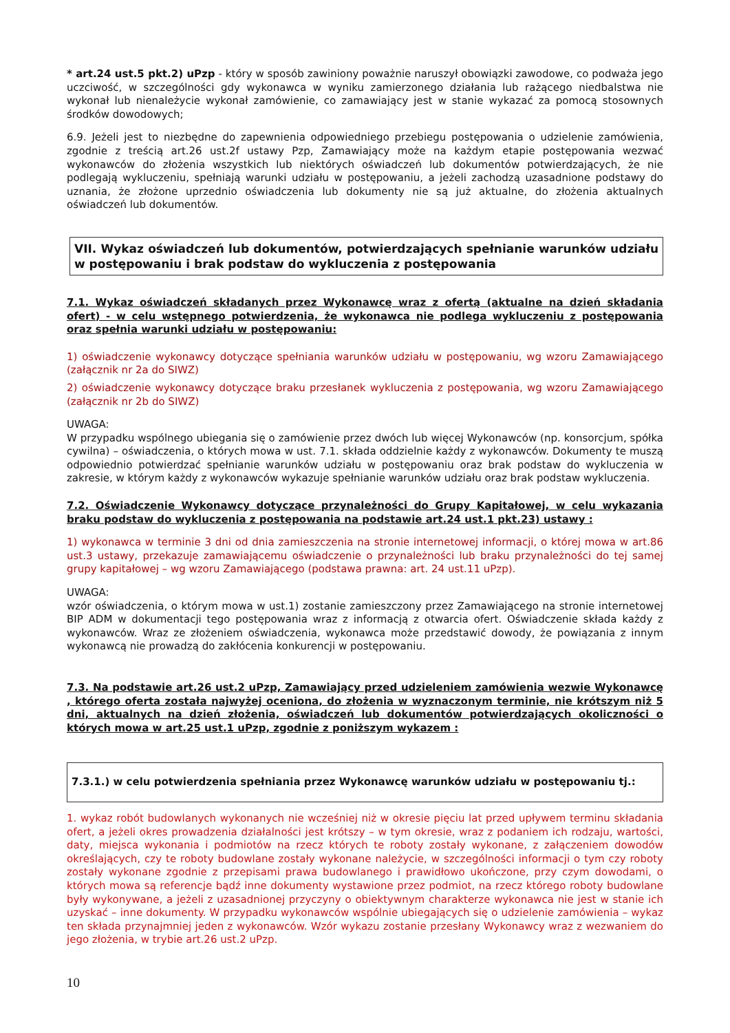* art.24 ust.5 pkt.2) uPzp - który w sposób zawiniony poważnie naruszył obowiązki zawodowe, co podważa jego uczciwość, w szczególności gdy wykonawca w wyniku zamierzonego działania lub rażącego niedbalstwa nie wykonał lub nienależycie wykonał zamówienie, co zamawiający jest w stanie wykazać za pomocą stosownych środków dowodowych;
6.9. Jeżeli jest to niezbędne do zapewnienia odpowiedniego przebiegu postępowania o udzielenie zamówienia, zgodnie z treścią art.26 ust.2f ustawy Pzp, Zamawiający może na każdym etapie postępowania wezwać wykonawców do złożenia wszystkich lub niektórych oświadczeń lub dokumentów potwierdzających, że nie podlegają wykluczeniu, spełniają warunki udziału w postępowaniu, a jeżeli zachodzą uzasadnione podstawy do uznania, że złożone uprzednio oświadczenia lub dokumenty nie są już aktualne, do złożenia aktualnych oświadczeń lub dokumentów.
VII. Wykaz oświadczeń lub dokumentów, potwierdzających spełnianie warunków udziału w postępowaniu i brak podstaw do wykluczenia z postępowania
7.1. Wykaz oświadczeń składanych przez Wykonawcę wraz z ofertą (aktualne na dzień składania ofert) - w celu wstępnego potwierdzenia, że wykonawca nie podlega wykluczeniu z postępowania oraz spełnia warunki udziału w postępowaniu:
1) oświadczenie wykonawcy dotyczące spełniania warunków udziału w postępowaniu, wg wzoru Zamawiającego (załącznik nr 2a do SIWZ)
2) oświadczenie wykonawcy dotyczące braku przesłanek wykluczenia z postępowania, wg wzoru Zamawiającego (załącznik nr 2b do SIWZ)
UWAGA:
W przypadku wspólnego ubiegania się o zamówienie przez dwóch lub więcej Wykonawców (np. konsorcjum, spółka cywilna) – oświadczenia, o których mowa w ust. 7.1. składa oddzielnie każdy z wykonawców. Dokumenty te muszą odpowiednio potwierdzać spełnianie warunków udziału w postępowaniu oraz brak podstaw do wykluczenia w zakresie, w którym każdy z wykonawców wykazuje spełnianie warunków udziału oraz brak podstaw wykluczenia.
7.2. Oświadczenie Wykonawcy dotyczące przynależności do Grupy Kapitałowej, w celu wykazania braku podstaw do wykluczenia z postępowania na podstawie art.24 ust.1 pkt.23) ustawy :
1) wykonawca w terminie 3 dni od dnia zamieszczenia na stronie internetowej informacji, o której mowa w art.86 ust.3 ustawy, przekazuje zamawiającemu oświadczenie o przynależności lub braku przynależności do tej samej grupy kapitałowej – wg wzoru Zamawiającego (podstawa prawna: art. 24 ust.11 uPzp).
UWAGA:
wzór oświadczenia, o którym mowa w ust.1) zostanie zamieszczony przez Zamawiającego na stronie internetowej BIP ADM w dokumentacji tego postępowania wraz z informacją z otwarcia ofert. Oświadczenie składa każdy z wykonawców. Wraz ze złożeniem oświadczenia, wykonawca może przedstawić dowody, że powiązania z innym wykonawcą nie prowadzą do zakłócenia konkurencji w postępowaniu.
7.3. Na podstawie art.26 ust.2 uPzp, Zamawiający przed udzieleniem zamówienia wezwie Wykonawcę , którego oferta została najwyżej oceniona, do złożenia w wyznaczonym terminie, nie krótszym niż 5 dni, aktualnych na dzień złożenia, oświadczeń lub dokumentów potwierdzających okoliczności o których mowa w art.25 ust.1 uPzp, zgodnie z poniższym wykazem :
7.3.1.) w celu potwierdzenia spełniania przez Wykonawcę warunków udziału w postępowaniu tj.:
1. wykaz robót budowlanych wykonanych nie wcześniej niż w okresie pięciu lat przed upływem terminu składania ofert, a jeżeli okres prowadzenia działalności jest krótszy – w tym okresie, wraz z podaniem ich rodzaju, wartości, daty, miejsca wykonania i podmiotów na rzecz których te roboty zostały wykonane, z załączeniem dowodów określających, czy te roboty budowlane zostały wykonane należycie, w szczególności informacji o tym czy roboty zostały wykonane zgodnie z przepisami prawa budowlanego i prawidłowo ukończone, przy czym dowodami, o których mowa są referencje bądź inne dokumenty wystawione przez podmiot, na rzecz którego roboty budowlane były wykonywane, a jeżeli z uzasadnionej przyczyny o obiektywnym charakterze wykonawca nie jest w stanie ich uzyskać – inne dokumenty. W przypadku wykonawców wspólnie ubiegających się o udzielenie zamówienia – wykaz ten składa przynajmniej jeden z wykonawców. Wzór wykazu zostanie przesłany Wykonawcy wraz z wezwaniem do jego złożenia, w trybie art.26 ust.2 uPzp.
10